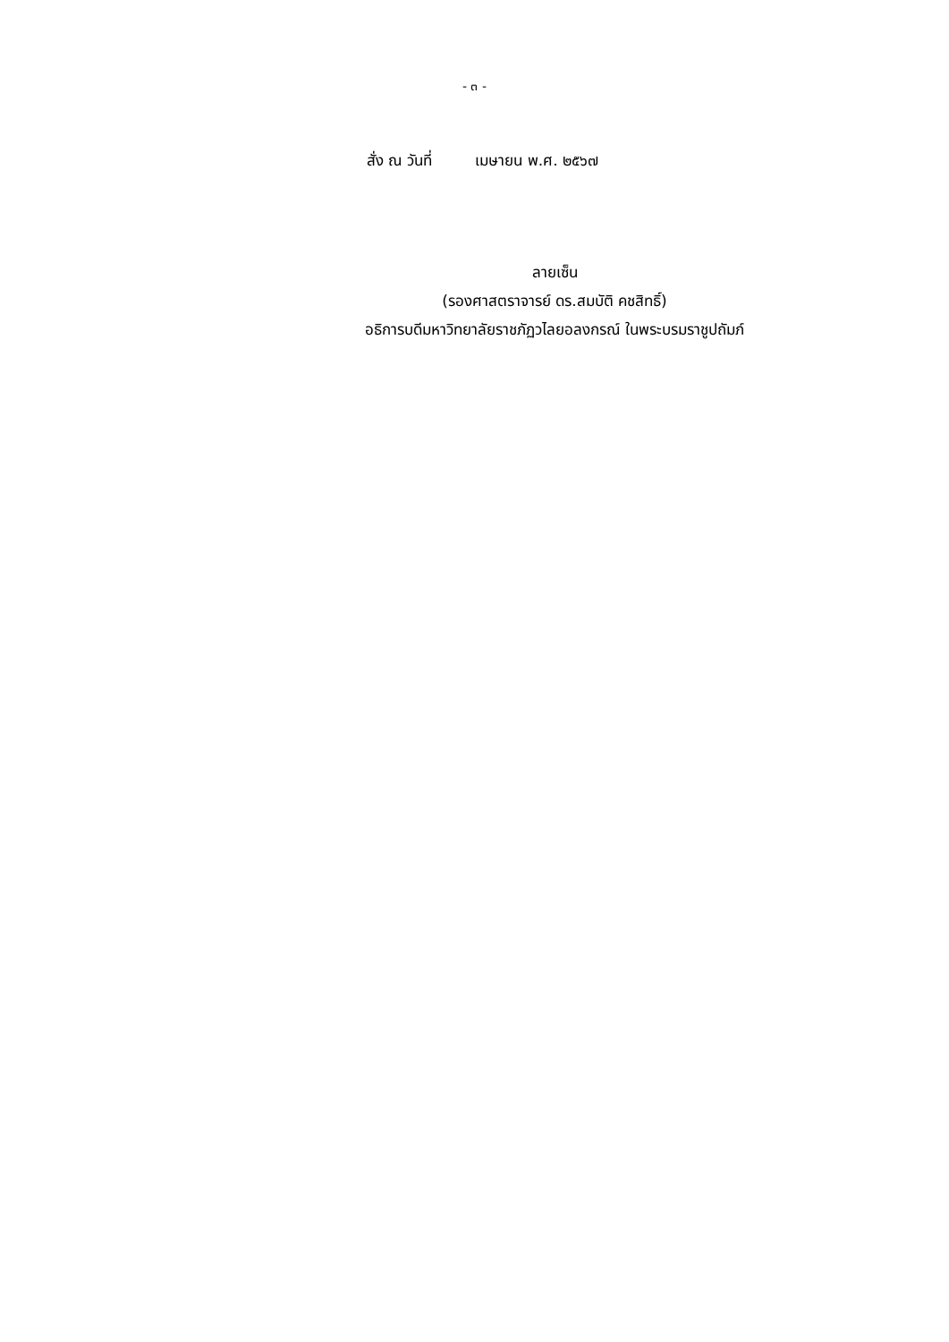- ๓ -
สั่ง ณ วันที่ เมษายน พ.ศ. ๒๕๖๗
ลายเซ็น
(รองศาสตราจารย์ ดร.สมบัติ คชสิทธิ์)
อธิการบดีมหาวิทยาลัยราชภัฏวไลยอลงกรณ์ ในพระบรมราชูปถัมภ์